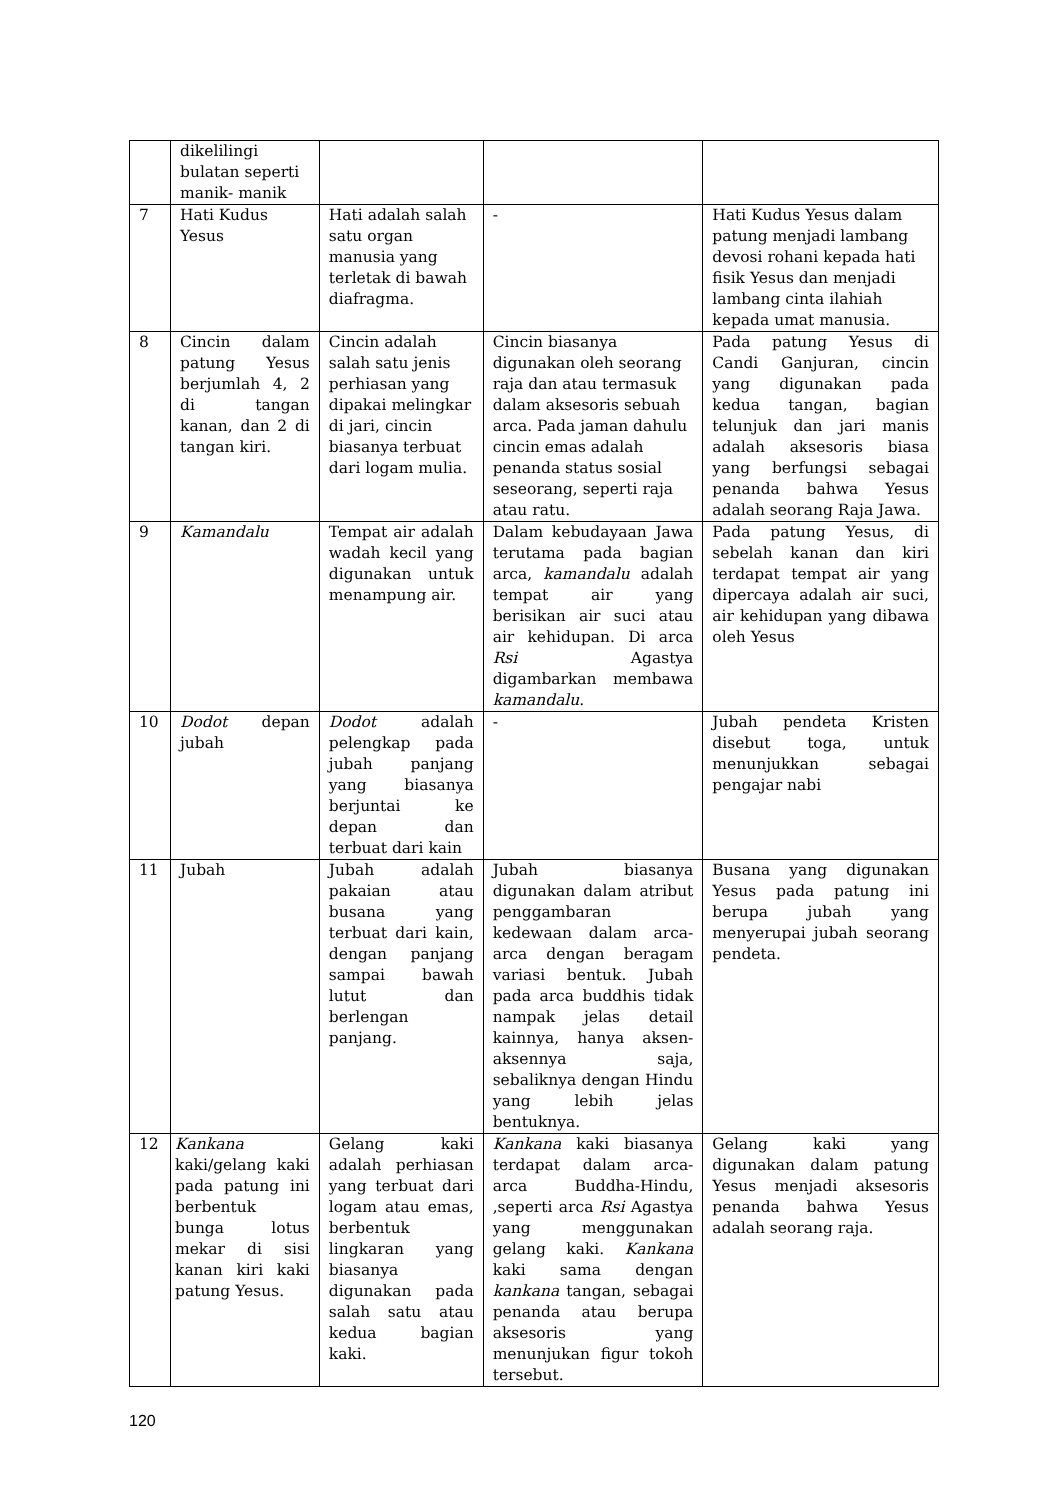| | dikelilingi bulatan seperti manik- manik | | | |
| 7 | Hati Kudus Yesus | Hati adalah salah satu organ manusia yang terletak di bawah diafragma. | - | Hati Kudus Yesus dalam patung menjadi lambang devosi rohani kepada hati fisik Yesus dan menjadi lambang cinta ilahiah kepada umat manusia. |
| 8 | Cincin dalam patung Yesus berjumlah 4, 2 di tangan kanan, dan 2 di tangan kiri. | Cincin adalah salah satu jenis perhiasan yang dipakai melingkar di jari, cincin biasanya terbuat dari logam mulia. | Cincin biasanya digunakan oleh seorang raja dan atau termasuk dalam aksesoris sebuah arca. Pada jaman dahulu cincin emas adalah penanda status sosial seseorang, seperti raja atau ratu. | Pada patung Yesus di Candi Ganjuran, cincin yang digunakan pada kedua tangan, bagian telunjuk dan jari manis adalah aksesoris biasa yang berfungsi sebagai penanda bahwa Yesus adalah seorang Raja Jawa. |
| 9 | Kamandalu | Tempat air adalah wadah kecil yang digunakan untuk menampung air. | Dalam kebudayaan Jawa terutama pada bagian arca, kamandalu adalah tempat air yang berisikan air suci atau air kehidupan. Di arca Rsi Agastya digambarkan membawa kamandalu . | Pada patung Yesus, di sebelah kanan dan kiri terdapat tempat air yang dipercaya adalah air suci, air kehidupan yang dibawa oleh Yesus |
| 10 | Dodot depan jubah | Dodot adalah pelengkap pada jubah panjang yang biasanya berjuntai ke depan dan terbuat dari kain | - | Jubah pendeta Kristen disebut toga, untuk menunjukkan sebagai pengajar nabi |
| 11 | Jubah | Jubah adalah pakaian atau busana yang terbuat dari kain, dengan panjang sampai bawah lutut dan berlengan panjang. | Jubah biasanya digunakan dalam atribut penggambaran kedewaan dalam arca-arca dengan beragam variasi bentuk. Jubah pada arca buddhis tidak nampak jelas detail kainnya, hanya aksen-aksennya saja, sebaliknya dengan Hindu yang lebih jelas bentuknya. | Busana yang digunakan Yesus pada patung ini berupa jubah yang menyerupai jubah seorang pendeta. |
| 12 | Kankana kaki/gelang kaki pada patung ini berbentuk bunga lotus mekar di sisi kanan kiri kaki patung Yesus. | Gelang kaki adalah perhiasan yang terbuat dari logam atau emas, berbentuk lingkaran yang biasanya digunakan pada salah satu atau kedua bagian kaki. | Kankana kaki biasanya terdapat dalam arca- arca Buddha-Hindu, ,seperti arca Rsi Agastya yang menggunakan gelang kaki. Kankana kaki sama dengan kankana tangan, sebagai penanda atau berupa aksesoris yang menunjukan figur tokoh tersebut. | Gelang kaki yang digunakan dalam patung Yesus menjadi aksesoris penanda bahwa Yesus adalah seorang raja. |
120